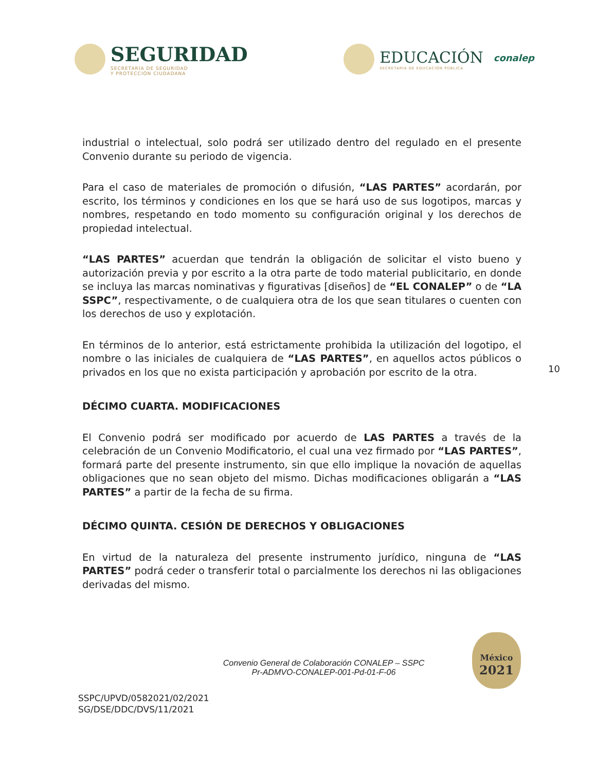SEGURIDAD
SECRETARÍA DE SEGURIDAD
Y PROTECCIÓN CIUDADANA
EDUCACIÓN
SECRETARÍA DE EDUCACIÓN PÚBLICA
conalep
industrial o intelectual, solo podrá ser utilizado dentro del regulado en el presente Convenio durante su periodo de vigencia.
Para el caso de materiales de promoción o difusión, “LAS PARTES” acordarán, por escrito, los términos y condiciones en los que se hará uso de sus logotipos, marcas y nombres, respetando en todo momento su configuración original y los derechos de propiedad intelectual.
“LAS PARTES” acuerdan que tendrán la obligación de solicitar el visto bueno y autorización previa y por escrito a la otra parte de todo material publicitario, en donde se incluya las marcas nominativas y figurativas [diseños] de “EL CONALEP” o de “LA SSPC”, respectivamente, o de cualquiera otra de los que sean titulares o cuenten con los derechos de uso y explotación.
En términos de lo anterior, está estrictamente prohibida la utilización del logotipo, el nombre o las iniciales de cualquiera de “LAS PARTES”, en aquellos actos públicos o privados en los que no exista participación y aprobación por escrito de la otra.
DÉCIMO CUARTA. MODIFICACIONES
El Convenio podrá ser modificado por acuerdo de LAS PARTES a través de la celebración de un Convenio Modificatorio, el cual una vez firmado por “LAS PARTES”, formará parte del presente instrumento, sin que ello implique la novación de aquellas obligaciones que no sean objeto del mismo. Dichas modificaciones obligarán a “LAS PARTES” a partir de la fecha de su firma.
DÉCIMO QUINTA. CESIÓN DE DERECHOS Y OBLIGACIONES
En virtud de la naturaleza del presente instrumento jurídico, ninguna de “LAS PARTES” podrá ceder o transferir total o parcialmente los derechos ni las obligaciones derivadas del mismo.
10
Convenio General de Colaboración CONALEP – SSPC
Pr-ADMVO-CONALEP-001-Pd-01-F-06
SSPC/UPVD/0582021/02/2021
SG/DSE/DDC/DVS/11/2021
México
2021